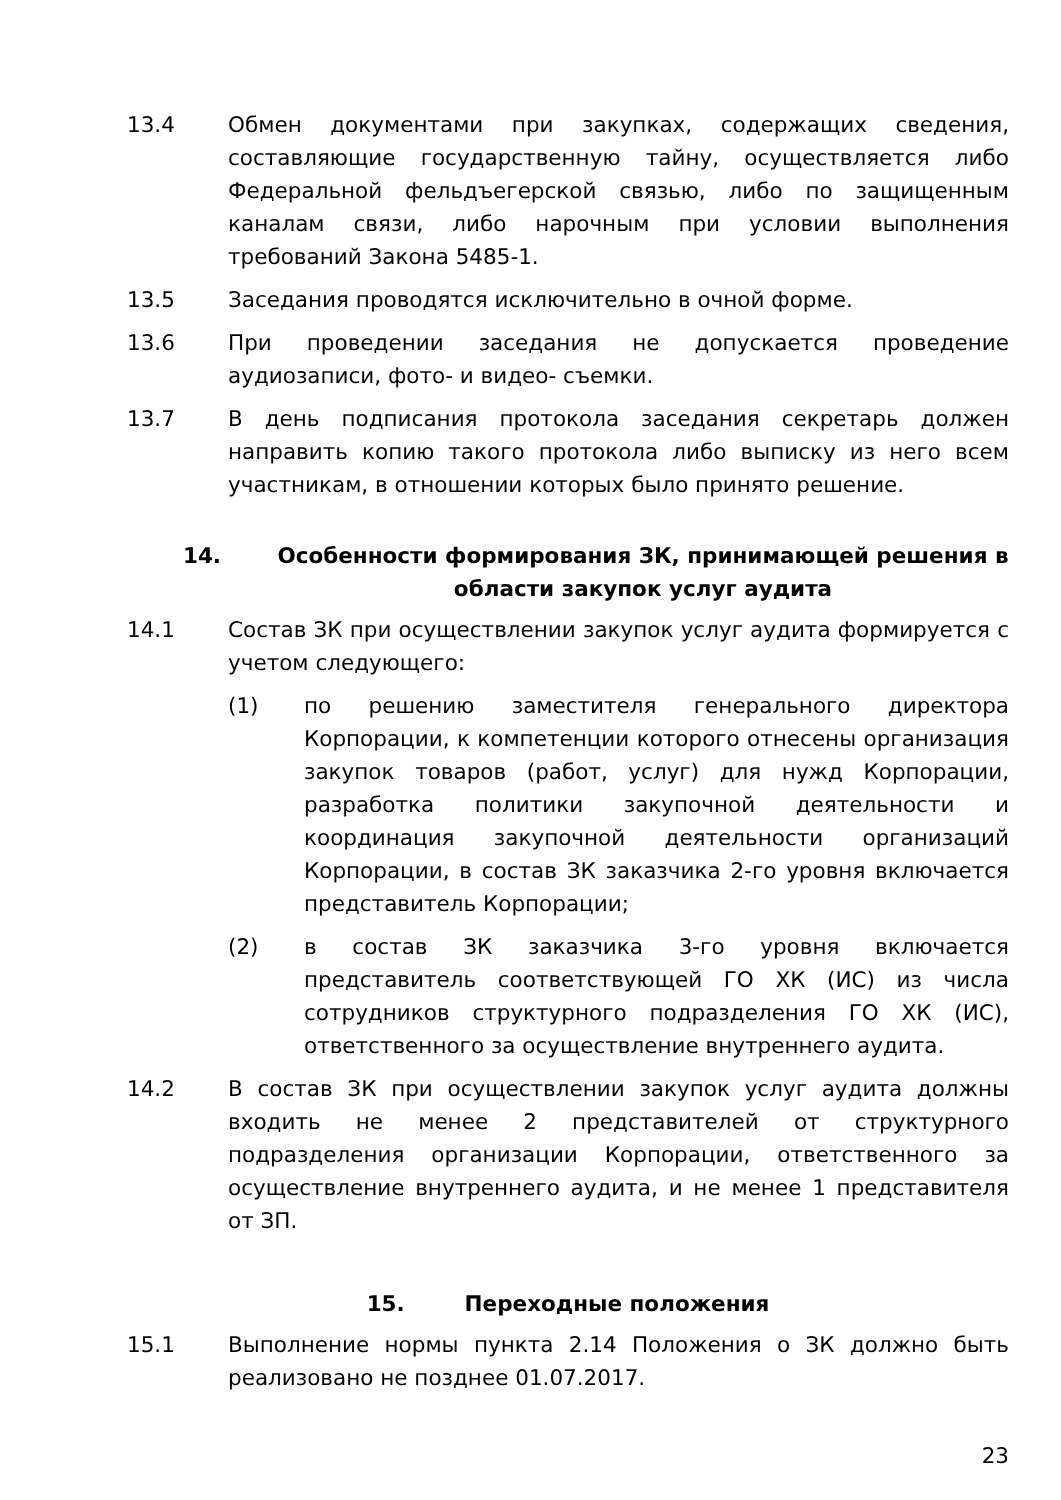13.4 Обмен документами при закупках, содержащих сведения, составляющие государственную тайну, осуществляется либо Федеральной фельдъегерской связью, либо по защищенным каналам связи, либо нарочным при условии выполнения требований Закона 5485-1.
13.5 Заседания проводятся исключительно в очной форме.
13.6 При проведении заседания не допускается проведение аудиозаписи, фото- и видео- съемки.
13.7 В день подписания протокола заседания секретарь должен направить копию такого протокола либо выписку из него всем участникам, в отношении которых было принято решение.
14. Особенности формирования ЗК, принимающей решения в области закупок услуг аудита
14.1 Состав ЗК при осуществлении закупок услуг аудита формируется с учетом следующего:
(1) по решению заместителя генерального директора Корпорации, к компетенции которого отнесены организация закупок товаров (работ, услуг) для нужд Корпорации, разработка политики закупочной деятельности и координация закупочной деятельности организаций Корпорации, в состав ЗК заказчика 2-го уровня включается представитель Корпорации;
(2) в состав ЗК заказчика 3-го уровня включается представитель соответствующей ГО ХК (ИС) из числа сотрудников структурного подразделения ГО ХК (ИС), ответственного за осуществление внутреннего аудита.
14.2 В состав ЗК при осуществлении закупок услуг аудита должны входить не менее 2 представителей от структурного подразделения организации Корпорации, ответственного за осуществление внутреннего аудита, и не менее 1 представителя от ЗП.
15. Переходные положения
15.1 Выполнение нормы пункта 2.14 Положения о ЗК должно быть реализовано не позднее 01.07.2017.
23